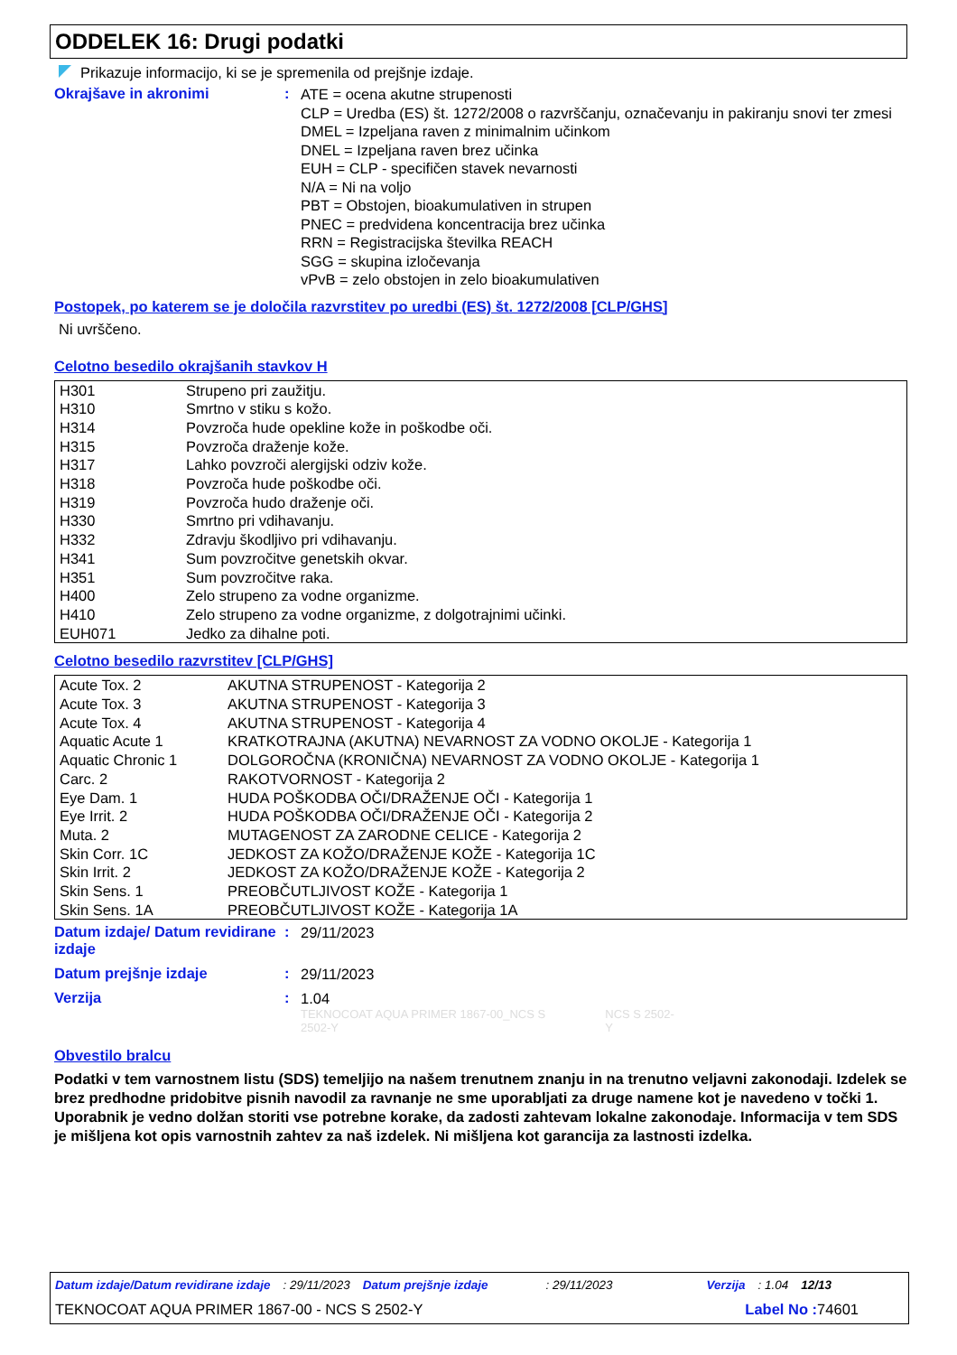ODDELEK 16: Drugi podatki
Prikazuje informacijo, ki se je spremenila od prejšnje izdaje.
Okrajšave in akronimi :
ATE = ocena akutne strupenosti
CLP = Uredba (ES) št. 1272/2008 o razvrščanju, označevanju in pakiranju snovi ter zmesi
DMEL = Izpeljana raven z minimalnim učinkom
DNEL = Izpeljana raven brez učinka
EUH = CLP - specifičen stavek nevarnosti
N/A = Ni na voljo
PBT = Obstojen, bioakumulativen in strupen
PNEC = predvidena koncentracija brez učinka
RRN = Registracijska številka REACH
SGG = skupina izločevanja
vPvB = zelo obstojen in zelo bioakumulativen
Postopek, po katerem se je določila razvrstitev po uredbi (ES) št. 1272/2008 [CLP/GHS]
Ni uvrščeno.
Celotno besedilo okrajšanih stavkov H
| H301 | Strupeno pri zaužitju. |
| H310 | Smrtno v stiku s kožo. |
| H314 | Povzroča hude opekline kože in poškodbe oči. |
| H315 | Povzroča draženje kože. |
| H317 | Lahko povzroči alergijski odziv kože. |
| H318 | Povzroča hude poškodbe oči. |
| H319 | Povzroča hudo draženje oči. |
| H330 | Smrtno pri vdihavanju. |
| H332 | Zdravju škodljivo pri vdihavanju. |
| H341 | Sum povzročitve genetskih okvar. |
| H351 | Sum povzročitve raka. |
| H400 | Zelo strupeno za vodne organizme. |
| H410 | Zelo strupeno za vodne organizme, z dolgotrajnimi učinki. |
| EUH071 | Jedko za dihalne poti. |
Celotno besedilo razvrstitev [CLP/GHS]
| Acute Tox. 2 | AKUTNA STRUPENOST - Kategorija 2 |
| Acute Tox. 3 | AKUTNA STRUPENOST - Kategorija 3 |
| Acute Tox. 4 | AKUTNA STRUPENOST - Kategorija 4 |
| Aquatic Acute 1 | KRATKOTRAJNA (AKUTNA) NEVARNOST ZA VODNO OKOLJE - Kategorija 1 |
| Aquatic Chronic 1 | DOLGOROČNA (KRONIČNA) NEVARNOST ZA VODNO OKOLJE - Kategorija 1 |
| Carc. 2 | RAKOTVORNOST - Kategorija 2 |
| Eye Dam. 1 | HUDA POŠKODBA OČI/DRAŽENJE OČI - Kategorija 1 |
| Eye Irrit. 2 | HUDA POŠKODBA OČI/DRAŽENJE OČI - Kategorija 2 |
| Muta. 2 | MUTAGENOST ZA ZARODNE CELICE - Kategorija 2 |
| Skin Corr. 1C | JEDKOST ZA KOŽO/DRAŽENJE KOŽE - Kategorija 1C |
| Skin Irrit. 2 | JEDKOST ZA KOŽO/DRAŽENJE KOŽE - Kategorija 2 |
| Skin Sens. 1 | PREOBČUTLJIVOST KOŽE - Kategorija 1 |
| Skin Sens. 1A | PREOBČUTLJIVOST KOŽE - Kategorija 1A |
Datum izdaje/ Datum revidirane izdaje
:
29/11/2023
Datum prejšnje izdaje :
29/11/2023
Verzija :
1.04
TEKNOCOAT AQUA PRIMER 1867-00_NCS S 2502-Y NCS S 2502-Y
Obvestilo bralcu
Podatki v tem varnostnem listu (SDS) temeljijo na našem trenutnem znanju in na trenutno veljavni zakonodaji. Izdelek se brez predhodne pridobitve pisnih navodil za ravnanje ne sme uporabljati za druge namene kot je navedeno v točki 1. Uporabnik je vedno dolžan storiti vse potrebne korake, da zadosti zahtevam lokalne zakonodaje. Informacija v tem SDS je mišljena kot opis varnostnih zahtev za naš izdelek. Ni mišljena kot garancija za lastnosti izdelka.
Datum izdaje/Datum revidirane izdaje: 29/11/2023 Datum prejšnje izdaje: 29/11/2023 Verzija: 1.04 12/13
TEKNOCOAT AQUA PRIMER 1867-00 - NCS S 2502-Y Label No : 74601